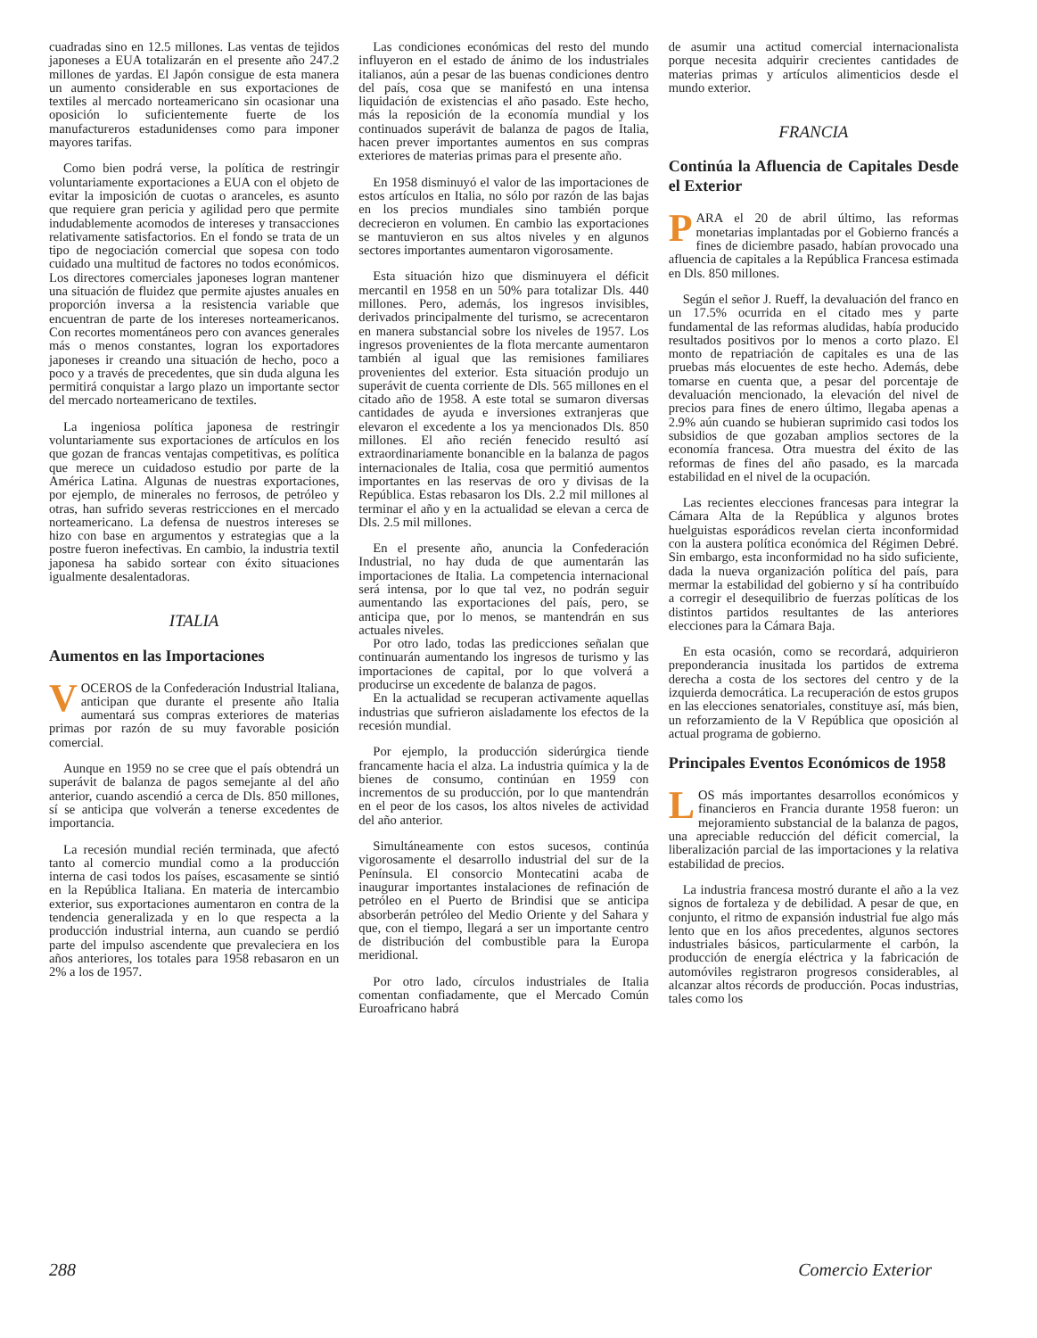cuadradas sino en 12.5 millones. Las ventas de tejidos japoneses a EUA totalizarán en el presente año 247.2 millones de yardas. El Japón consigue de esta manera un aumento considerable en sus exportaciones de textiles al mercado norteamericano sin ocasionar una oposición lo suficientemente fuerte de los manufactureros estadunidenses como para imponer mayores tarifas.
Como bien podrá verse, la política de restringir voluntariamente exportaciones a EUA con el objeto de evitar la imposición de cuotas o aranceles, es asunto que requiere gran pericia y agilidad pero que permite indudablemente acomodos de intereses y transacciones relativamente satisfactorios. En el fondo se trata de un tipo de negociación comercial que sopesa con todo cuidado una multitud de factores no todos económicos. Los directores comerciales japoneses logran mantener una situación de fluidez que permite ajustes anuales en proporción inversa a la resistencia variable que encuentran de parte de los intereses norteamericanos. Con recortes momentáneos pero con avances generales más o menos constantes, logran los exportadores japoneses ir creando una situación de hecho, poco a poco y a través de precedentes, que sin duda alguna les permitirá conquistar a largo plazo un importante sector del mercado norteamericano de textiles.
La ingeniosa política japonesa de restringir voluntariamente sus exportaciones de artículos en los que gozan de francas ventajas competitivas, es política que merece un cuidadoso estudio por parte de la América Latina. Algunas de nuestras exportaciones, por ejemplo, de minerales no ferrosos, de petróleo y otras, han sufrido severas restricciones en el mercado norteamericano. La defensa de nuestros intereses se hizo con base en argumentos y estrategias que a la postre fueron inefectivas. En cambio, la industria textil japonesa ha sabido sortear con éxito situaciones igualmente desalentadoras.
ITALIA
Aumentos en las Importaciones
VOCEROS de la Confederación Industrial Italiana, anticipan que durante el presente año Italia aumentará sus compras exteriores de materias primas por razón de su muy favorable posición comercial.
Aunque en 1959 no se cree que el país obtendrá un superávit de balanza de pagos semejante al del año anterior, cuando ascendió a cerca de Dls. 850 millones, sí se anticipa que volverán a tenerse excedentes de importancia.
La recesión mundial recién terminada, que afectó tanto al comercio mundial como a la producción interna de casi todos los países, escasamente se sintió en la República Italiana. En materia de intercambio exterior, sus exportaciones aumentaron en contra de la tendencia generalizada y en lo que respecta a la producción industrial interna, aun cuando se perdió parte del impulso ascendente que prevaleciera en los años anteriores, los totales para 1958 rebasaron en un 2% a los de 1957.
Las condiciones económicas del resto del mundo influyeron en el estado de ánimo de los industriales italianos, aún a pesar de las buenas condiciones dentro del país, cosa que se manifestó en una intensa liquidación de existencias el año pasado. Este hecho, más la reposición de la economía mundial y los continuados superávit de balanza de pagos de Italia, hacen prever importantes aumentos en sus compras exteriores de materias primas para el presente año.
En 1958 disminuyó el valor de las importaciones de estos artículos en Italia, no sólo por razón de las bajas en los precios mundiales sino también porque decrecieron en volumen. En cambio las exportaciones se mantuvieron en sus altos niveles y en algunos sectores importantes aumentaron vigorosamente.
Esta situación hizo que disminuyera el déficit mercantil en 1958 en un 50% para totalizar Dls. 440 millones. Pero, además, los ingresos invisibles, derivados principalmente del turismo, se acrecentaron en manera substancial sobre los niveles de 1957. Los ingresos provenientes de la flota mercante aumentaron también al igual que las remisiones familiares provenientes del exterior. Esta situación produjo un superávit de cuenta corriente de Dls. 565 millones en el citado año de 1958. A este total se sumaron diversas cantidades de ayuda e inversiones extranjeras que elevaron el excedente a los ya mencionados Dls. 850 millones. El año recién fenecido resultó así extraordinariamente bonancible en la balanza de pagos internacionales de Italia, cosa que permitió aumentos importantes en las reservas de oro y divisas de la República. Estas rebasaron los Dls. 2.2 mil millones al terminar el año y en la actualidad se elevan a cerca de Dls. 2.5 mil millones.
En el presente año, anuncia la Confederación Industrial, no hay duda de que aumentarán las importaciones de Italia. La competencia internacional será intensa, por lo que tal vez, no podrán seguir aumentando las exportaciones del país, pero, se anticipa que, por lo menos, se mantendrán en sus actuales niveles.
Por otro lado, todas las predicciones señalan que continuarán aumentando los ingresos de turismo y las importaciones de capital, por lo que volverá a producirse un excedente de balanza de pagos.
En la actualidad se recuperan activamente aquellas industrias que sufrieron aisladamente los efectos de la recesión mundial.
Por ejemplo, la producción siderúrgica tiende francamente hacia el alza. La industria química y la de bienes de consumo, continúan en 1959 con incrementos de su producción, por lo que mantendrán en el peor de los casos, los altos niveles de actividad del año anterior.
Simultáneamente con estos sucesos, continúa vigorosamente el desarrollo industrial del sur de la Península. El consorcio Montecatini acaba de inaugurar importantes instalaciones de refinación de petróleo en el Puerto de Brindisi que se anticipa absorberán petróleo del Medio Oriente y del Sahara y que, con el tiempo, llegará a ser un importante centro de distribución del combustible para la Europa meridional.
Por otro lado, círculos industriales de Italia comentan confiadamente, que el Mercado Común Euroafricano habrá
de asumir una actitud comercial internacionalista porque necesita adquirir crecientes cantidades de materias primas y artículos alimenticios desde el mundo exterior.
FRANCIA
Continúa la Afluencia de Capitales Desde el Exterior
PARA el 20 de abril último, las reformas monetarias implantadas por el Gobierno francés a fines de diciembre pasado, habían provocado una afluencia de capitales a la República Francesa estimada en Dls. 850 millones.
Según el señor J. Rueff, la devaluación del franco en un 17.5% ocurrida en el citado mes y parte fundamental de las reformas aludidas, había producido resultados positivos por lo menos a corto plazo. El monto de repatriación de capitales es una de las pruebas más elocuentes de este hecho. Además, debe tomarse en cuenta que, a pesar del porcentaje de devaluación mencionado, la elevación del nivel de precios para fines de enero último, llegaba apenas a 2.9% aún cuando se hubieran suprimido casi todos los subsidios de que gozaban amplios sectores de la economía francesa. Otra muestra del éxito de las reformas de fines del año pasado, es la marcada estabilidad en el nivel de la ocupación.
Las recientes elecciones francesas para integrar la Cámara Alta de la República y algunos brotes huelguistas esporádicos revelan cierta inconformidad con la austera política económica del Régimen Debré. Sin embargo, esta inconformidad no ha sido suficiente, dada la nueva organización política del país, para mermar la estabilidad del gobierno y sí ha contribuído a corregir el desequilibrio de fuerzas políticas de los distintos partidos resultantes de las anteriores elecciones para la Cámara Baja.
En esta ocasión, como se recordará, adquirieron preponderancia inusitada los partidos de extrema derecha a costa de los sectores del centro y de la izquierda democrática. La recuperación de estos grupos en las elecciones senatoriales, constituye así, más bien, un reforzamiento de la V República que oposición al actual programa de gobierno.
Principales Eventos Económicos de 1958
LOS más importantes desarrollos económicos y financieros en Francia durante 1958 fueron: un mejoramiento substancial de la balanza de pagos, una apreciable reducción del déficit comercial, la liberalización parcial de las importaciones y la relativa estabilidad de precios.
La industria francesa mostró durante el año a la vez signos de fortaleza y de debilidad. A pesar de que, en conjunto, el ritmo de expansión industrial fue algo más lento que en los años precedentes, algunos sectores industriales básicos, particularmente el carbón, la producción de energía eléctrica y la fabricación de automóviles registraron progresos considerables, al alcanzar altos récords de producción. Pocas industrias, tales como los
288 Comercio Exterior